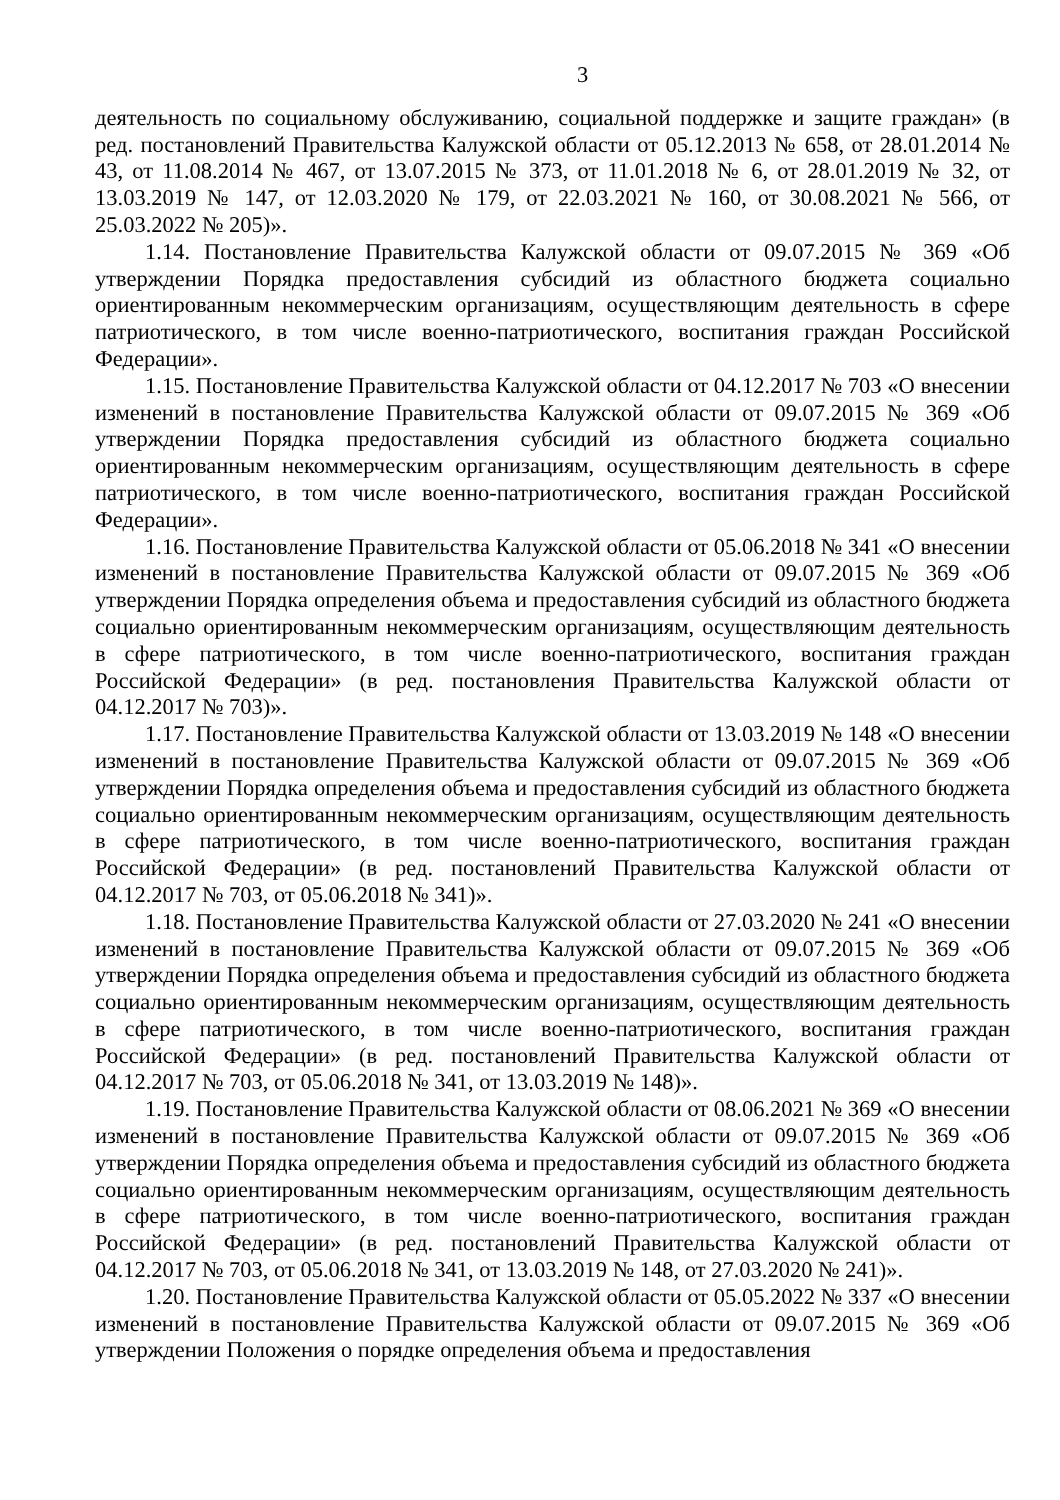3
деятельность по социальному обслуживанию, социальной поддержке и защите граждан» (в ред. постановлений Правительства Калужской области от 05.12.2013 № 658, от 28.01.2014 № 43, от 11.08.2014 № 467, от 13.07.2015 № 373, от 11.01.2018 № 6, от 28.01.2019 № 32, от 13.03.2019 № 147, от 12.03.2020 № 179, от 22.03.2021 № 160, от 30.08.2021 № 566, от 25.03.2022 № 205)».
1.14. Постановление Правительства Калужской области от 09.07.2015 № 369 «Об утверждении Порядка предоставления субсидий из областного бюджета социально ориентированным некоммерческим организациям, осуществляющим деятельность в сфере патриотического, в том числе военно-патриотического, воспитания граждан Российской Федерации».
1.15. Постановление Правительства Калужской области от 04.12.2017 № 703 «О внесении изменений в постановление Правительства Калужской области от 09.07.2015 № 369 «Об утверждении Порядка предоставления субсидий из областного бюджета социально ориентированным некоммерческим организациям, осуществляющим деятельность в сфере патриотического, в том числе военно-патриотического, воспитания граждан Российской Федерации».
1.16. Постановление Правительства Калужской области от 05.06.2018 № 341 «О внесении изменений в постановление Правительства Калужской области от 09.07.2015 № 369 «Об утверждении Порядка определения объема и предоставления субсидий из областного бюджета социально ориентированным некоммерческим организациям, осуществляющим деятельность в сфере патриотического, в том числе военно-патриотического, воспитания граждан Российской Федерации» (в ред. постановления Правительства Калужской области от 04.12.2017 № 703)».
1.17. Постановление Правительства Калужской области от 13.03.2019 № 148 «О внесении изменений в постановление Правительства Калужской области от 09.07.2015 № 369 «Об утверждении Порядка определения объема и предоставления субсидий из областного бюджета социально ориентированным некоммерческим организациям, осуществляющим деятельность в сфере патриотического, в том числе военно-патриотического, воспитания граждан Российской Федерации» (в ред. постановлений Правительства Калужской области от 04.12.2017 № 703, от 05.06.2018 № 341)».
1.18. Постановление Правительства Калужской области от 27.03.2020 № 241 «О внесении изменений в постановление Правительства Калужской области от 09.07.2015 № 369 «Об утверждении Порядка определения объема и предоставления субсидий из областного бюджета социально ориентированным некоммерческим организациям, осуществляющим деятельность в сфере патриотического, в том числе военно-патриотического, воспитания граждан Российской Федерации» (в ред. постановлений Правительства Калужской области от 04.12.2017 № 703, от 05.06.2018 № 341, от 13.03.2019 № 148)».
1.19. Постановление Правительства Калужской области от 08.06.2021 № 369 «О внесении изменений в постановление Правительства Калужской области от 09.07.2015 № 369 «Об утверждении Порядка определения объема и предоставления субсидий из областного бюджета социально ориентированным некоммерческим организациям, осуществляющим деятельность в сфере патриотического, в том числе военно-патриотического, воспитания граждан Российской Федерации» (в ред. постановлений Правительства Калужской области от 04.12.2017 № 703, от 05.06.2018 № 341, от 13.03.2019 № 148, от 27.03.2020 № 241)».
1.20. Постановление Правительства Калужской области от 05.05.2022 № 337 «О внесении изменений в постановление Правительства Калужской области от 09.07.2015 № 369 «Об утверждении Положения о порядке определения объема и предоставления